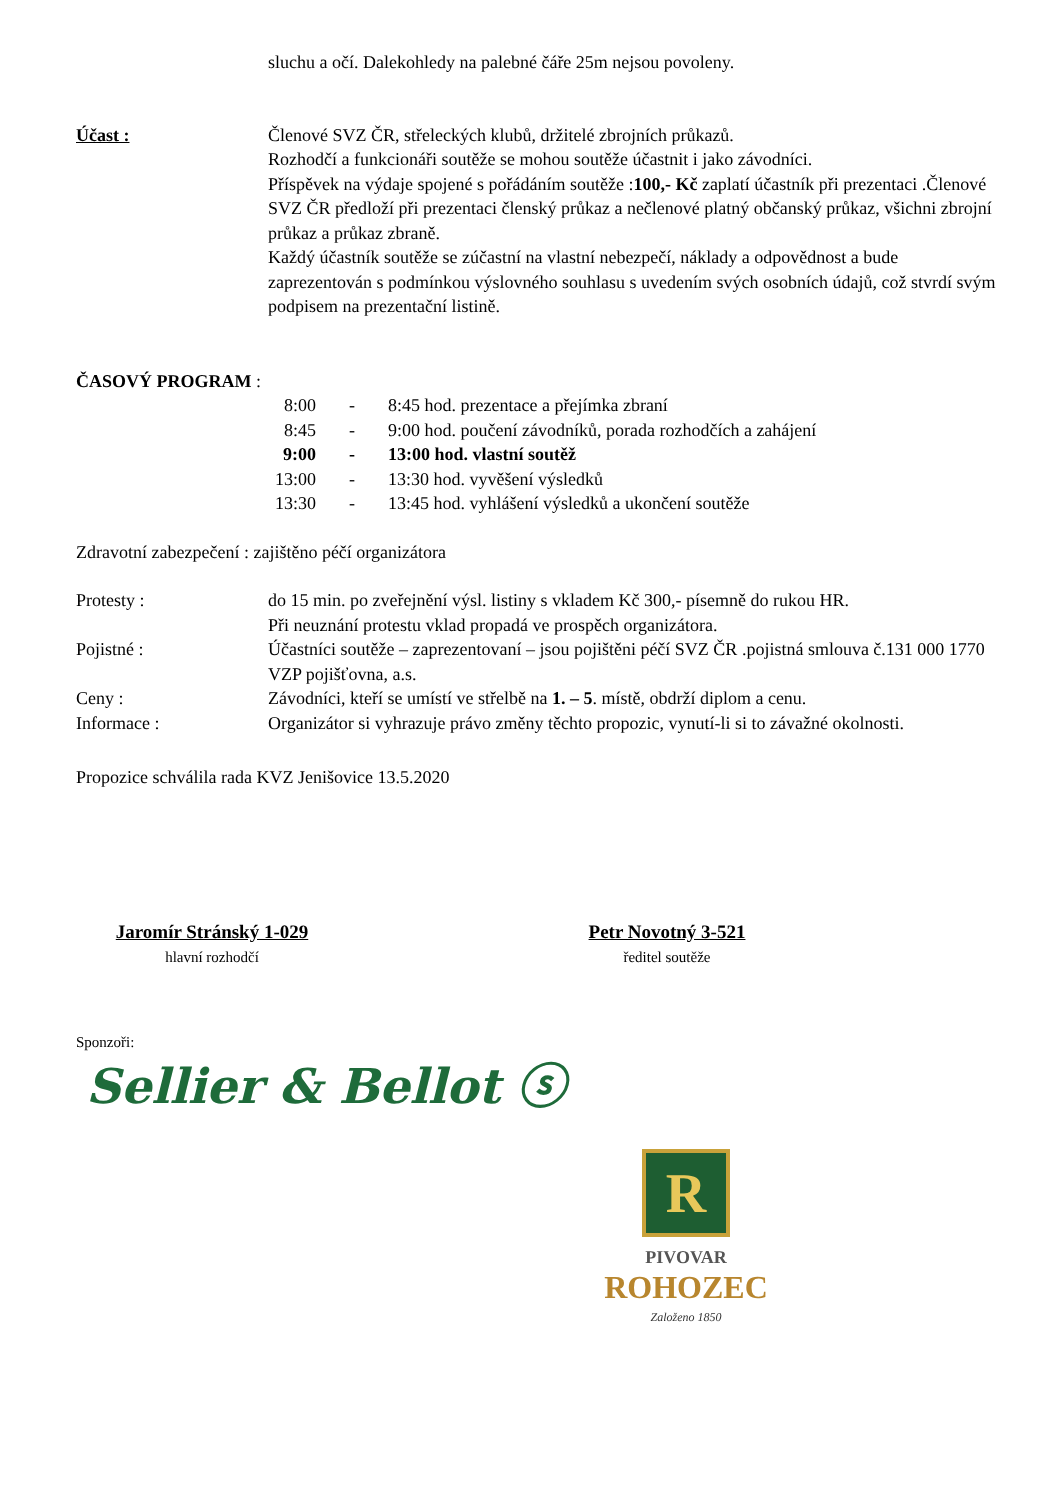sluchu a očí. Dalekohledy na palebné čáře 25m nejsou povoleny.
Účast : Členové SVZ ČR, střeleckých klubů, držitelé zbrojních průkazů.
Rozhodčí a funkcionáři soutěže se mohou soutěže účastnit i jako závodníci.
Příspěvek na výdaje spojené s pořádáním soutěže :100,- Kč zaplatí účastník při prezentaci .Členové SVZ ČR předloží při prezentaci členský průkaz a nečlenové platný občanský průkaz, všichni zbrojní průkaz a průkaz zbraně.
Každý účastník soutěže se zúčastní na vlastní nebezpečí, náklady a odpovědnost a bude zaprezentován s podmínkou výslovného souhlasu s uvedením svých osobních údajů, což stvrdí svým podpisem na prezentační listině.
ČASOVÝ PROGRAM :
8:00 - 8:45 hod. prezentace a přejímka zbraní
8:45 - 9:00 hod. poučení závodníků, porada rozhodčích a zahájení
9:00 - 13:00 hod. vlastní soutěž
13:00 - 13:30 hod. vyvěšení výsledků
13:30 - 13:45 hod. vyhlášení výsledků a ukončení soutěže
Zdravotní zabezpečení : zajištěno péčí organizátora
Protesty : do 15 min. po zveřejnění výsl. listiny s vkladem Kč 300,- písemně do rukou HR.
Při neuznání protestu vklad propadá ve prospěch organizátora.
Pojistné : Účastníci soutěže – zaprezentovaní – jsou pojištěni péčí SVZ ČR .pojistná smlouva č.131 000 1770 VZP pojišťovna, a.s.
Ceny : Závodníci, kteří se umístí ve střelbě na 1. – 5. místě, obdrží diplom a cenu.
Informace : Organizátor si vyhrazuje právo změny těchto propozic, vynutí-li si to závažné okolnosti.
Propozice schválila rada KVZ Jenišovice 13.5.2020
Jaromír Stránský 1-029
hlavní rozhodčí
Petr Novotný 3-521
ředitel soutěže
Sponzoři:
Sellier & Bellot ⓢ
R
PIVOVAR
ROHOZEC
Založeno 1850